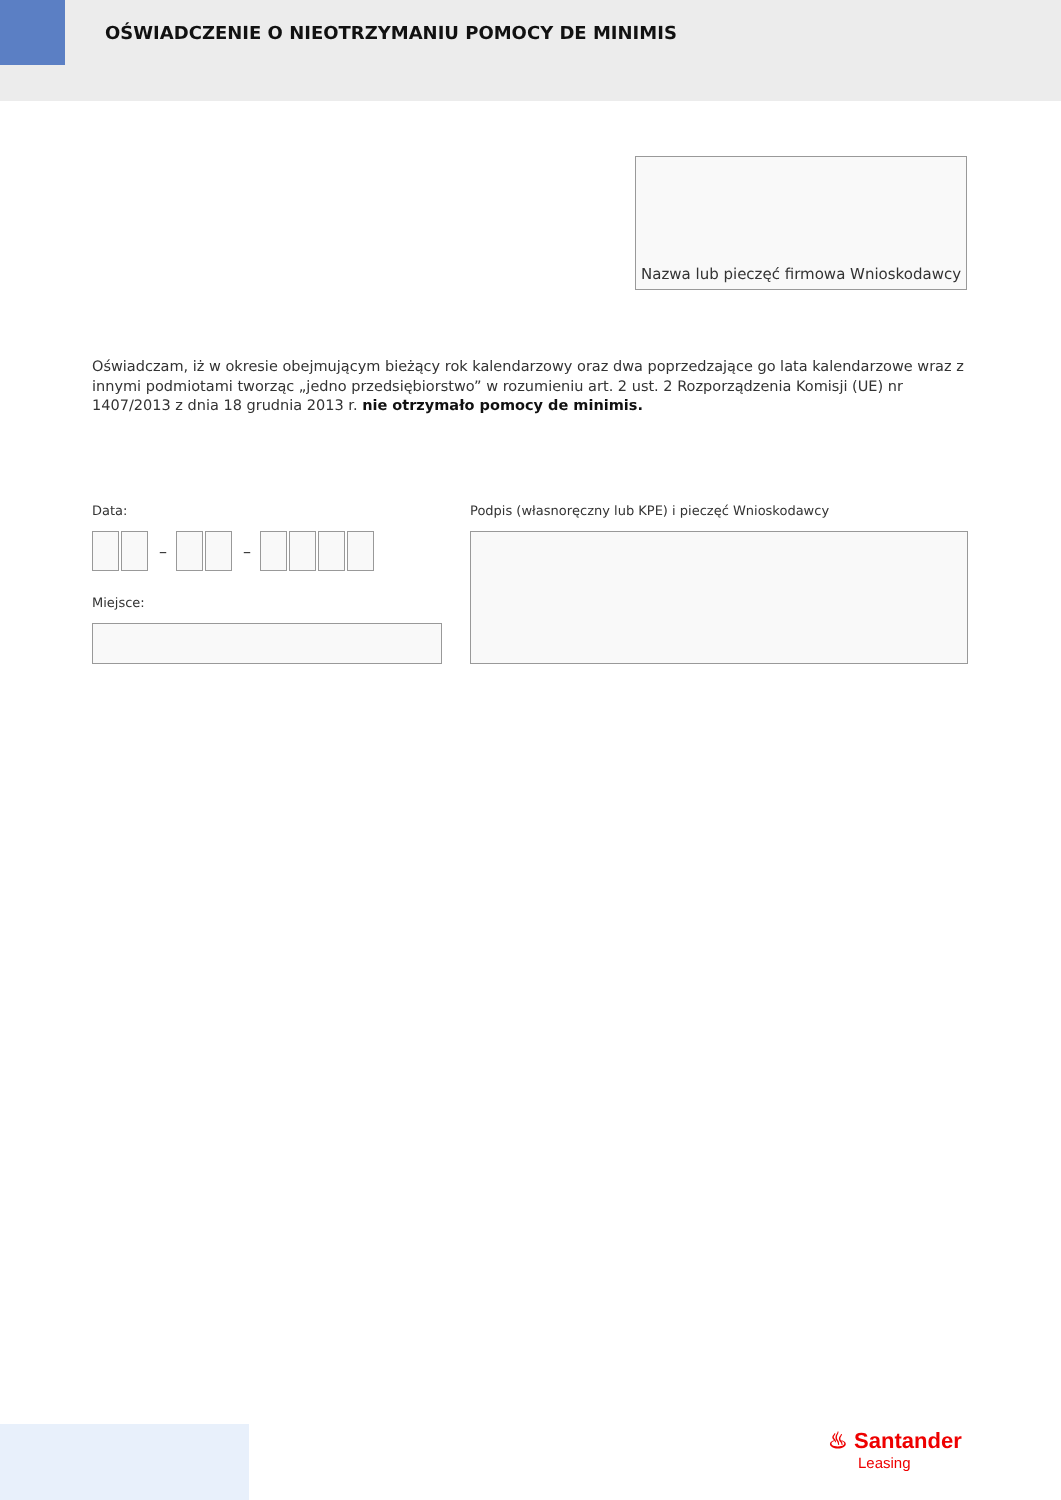OŚWIADCZENIE O NIEOTRZYMANIU POMOCY DE MINIMIS
Nazwa lub pieczęć firmowa Wnioskodawcy
Oświadczam, iż w okresie obejmującym bieżący rok kalendarzowy oraz dwa poprzedzające go lata kalendarzowe wraz z innymi podmiotami tworząc „jedno przedsiębiorstwo” w rozumieniu art. 2 ust. 2 Rozporządzenia Komisji (UE) nr 1407/2013 z dnia 18 grudnia 2013 r. nie otrzymało pomocy de minimis.
Data:
Podpis (własnoręczny lub KPE) i pieczęć Wnioskodawcy
– –
Miejsce:
♨ Santander
Leasing